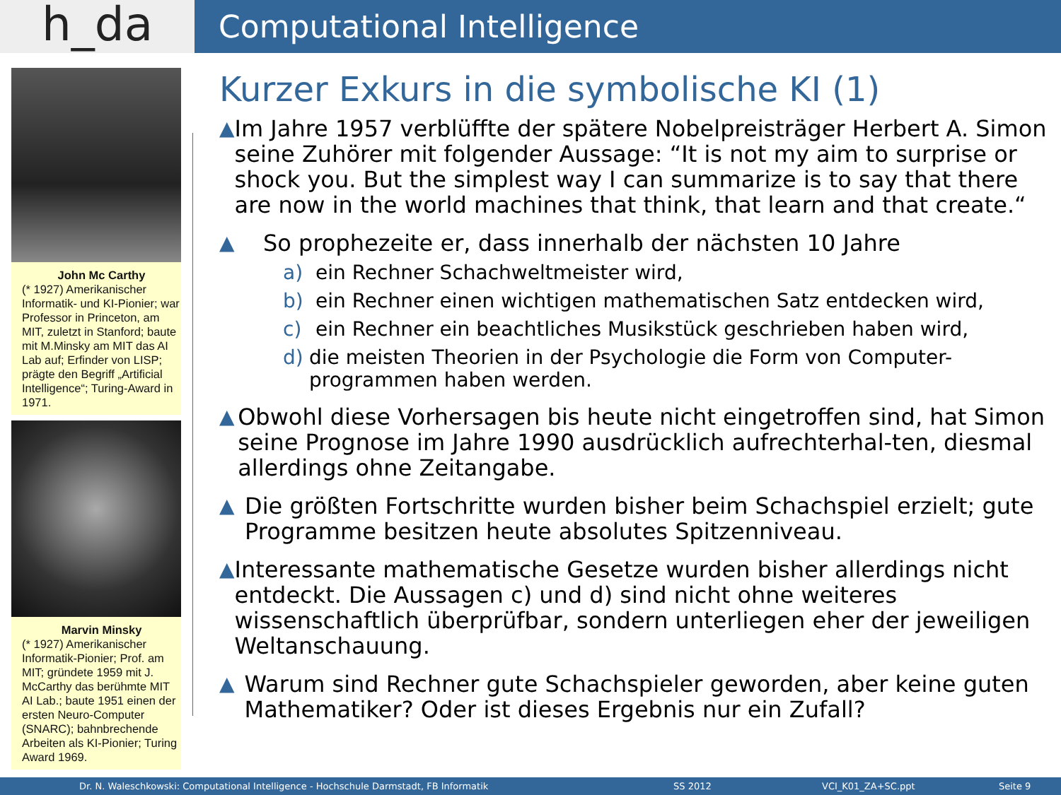h_da
Computational Intelligence
John Mc Carthy
(* 1927) Amerikanischer Informatik- und KI-Pionier; war Professor in Princeton, am MIT, zuletzt in Stanford; baute mit M.Minsky am MIT das AI Lab auf; Erfinder von LISP; prägte den Begriff „Artificial Intelligence“; Turing-Award in 1971.
Marvin Minsky
(* 1927) Amerikanischer Informatik-Pionier; Prof. am MIT; gründete 1959 mit J. McCarthy das berühmte MIT AI Lab.; baute 1951 einen der ersten Neuro-Computer (SNARC); bahnbrechende Arbeiten als KI-Pionier; Turing Award 1969.
Kurzer Exkurs in die symbolische KI (1)
▲ Im Jahre 1957 verblüffte der spätere Nobelpreisträger Herbert A. Simon seine Zuhörer mit folgender Aussage: “It is not my aim to surprise or shock you. But the simplest way I can summarize is to say that there are now in the world machines that think, that learn and that create.“
▲ So prophezeite er, dass innerhalb der nächsten 10 Jahre
a) ein Rechner Schachweltmeister wird,
b) ein Rechner einen wichtigen mathematischen Satz entdecken wird,
c) ein Rechner ein beachtliches Musikstück geschrieben haben wird,
d) die meisten Theorien in der Psychologie die Form von Computer-programmen haben werden.
▲ Obwohl diese Vorhersagen bis heute nicht eingetroffen sind, hat Simon seine Prognose im Jahre 1990 ausdrücklich aufrechterhal-ten, diesmal allerdings ohne Zeitangabe.
▲ Die größten Fortschritte wurden bisher beim Schachspiel erzielt; gute Programme besitzen heute absolutes Spitzenniveau.
▲ Interessante mathematische Gesetze wurden bisher allerdings nicht entdeckt. Die Aussagen c) und d) sind nicht ohne weiteres wissenschaftlich überprüfbar, sondern unterliegen eher der jeweiligen Weltanschauung.
▲ Warum sind Rechner gute Schachspieler geworden, aber keine guten Mathematiker? Oder ist dieses Ergebnis nur ein Zufall?
Dr. N. Waleschkowski: Computational Intelligence - Hochschule Darmstadt, FB Informatik SS 2012 VCI_K01_ZA+SC.ppt Seite 9